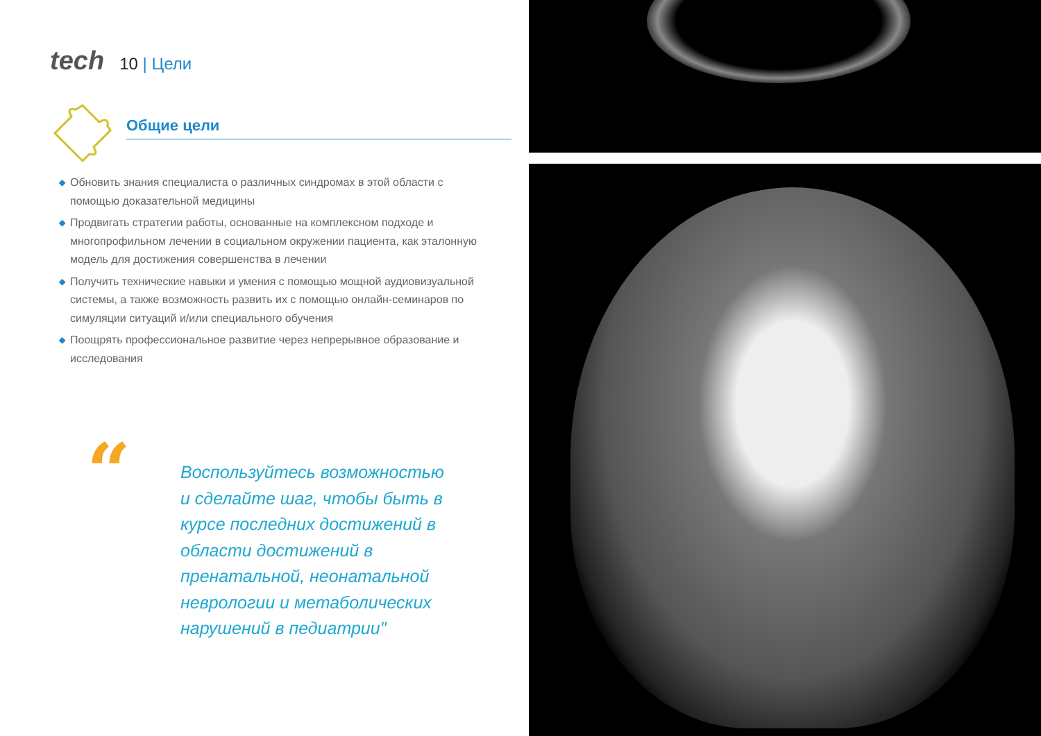tech 10 | Цели
Общие цели
◆ Обновить знания специалиста о различных синдромах в этой области с помощью доказательной медицины
◆ Продвигать стратегии работы, основанные на комплексном подходе и многопрофильном лечении в социальном окружении пациента, как эталонную модель для достижения совершенства в лечении
◆ Получить технические навыки и умения с помощью мощной аудиовизуальной системы, а также возможность развить их с помощью онлайн-семинаров по симуляции ситуаций и/или специального обучения
◆ Поощрять профессиональное развитие через непрерывное образование и исследования
“
Воспользуйтесь возможностью и сделайте шаг, чтобы быть в курсе последних достижений в области достижений в пренатальной, неонатальной неврологии и метаболических нарушений в педиатрии"